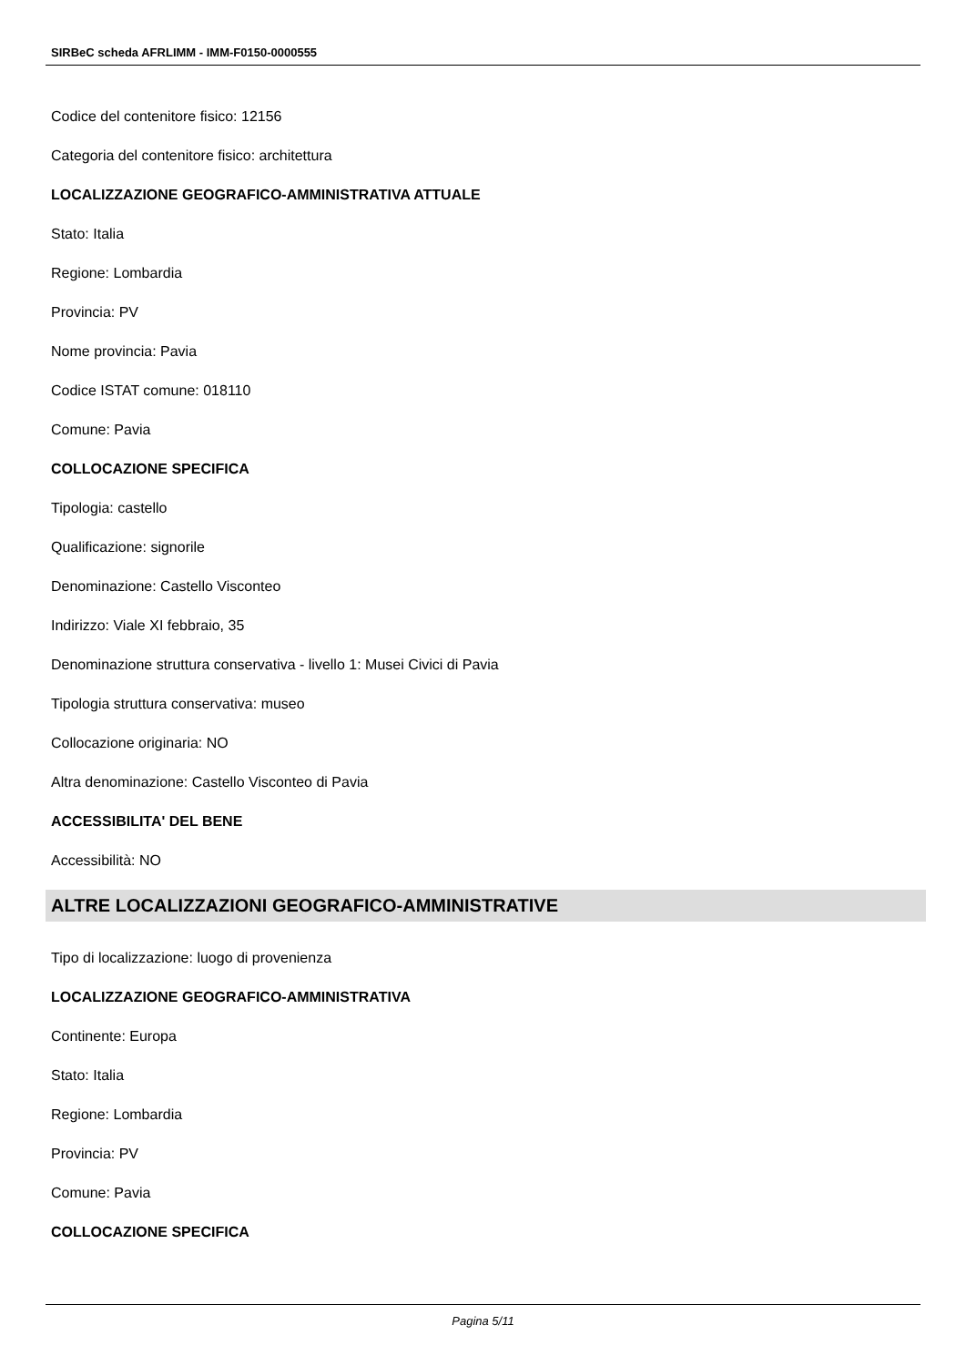SIRBeC scheda AFRLIMM - IMM-F0150-0000555
Codice del contenitore fisico: 12156
Categoria del contenitore fisico: architettura
LOCALIZZAZIONE GEOGRAFICO-AMMINISTRATIVA ATTUALE
Stato: Italia
Regione: Lombardia
Provincia: PV
Nome provincia: Pavia
Codice ISTAT comune: 018110
Comune: Pavia
COLLOCAZIONE SPECIFICA
Tipologia: castello
Qualificazione: signorile
Denominazione: Castello Visconteo
Indirizzo: Viale XI febbraio, 35
Denominazione struttura conservativa - livello 1: Musei Civici di Pavia
Tipologia struttura conservativa: museo
Collocazione originaria: NO
Altra denominazione: Castello Visconteo di Pavia
ACCESSIBILITA' DEL BENE
Accessibilità: NO
ALTRE LOCALIZZAZIONI GEOGRAFICO-AMMINISTRATIVE
Tipo di localizzazione: luogo di provenienza
LOCALIZZAZIONE GEOGRAFICO-AMMINISTRATIVA
Continente: Europa
Stato: Italia
Regione: Lombardia
Provincia: PV
Comune: Pavia
COLLOCAZIONE SPECIFICA
Pagina 5/11